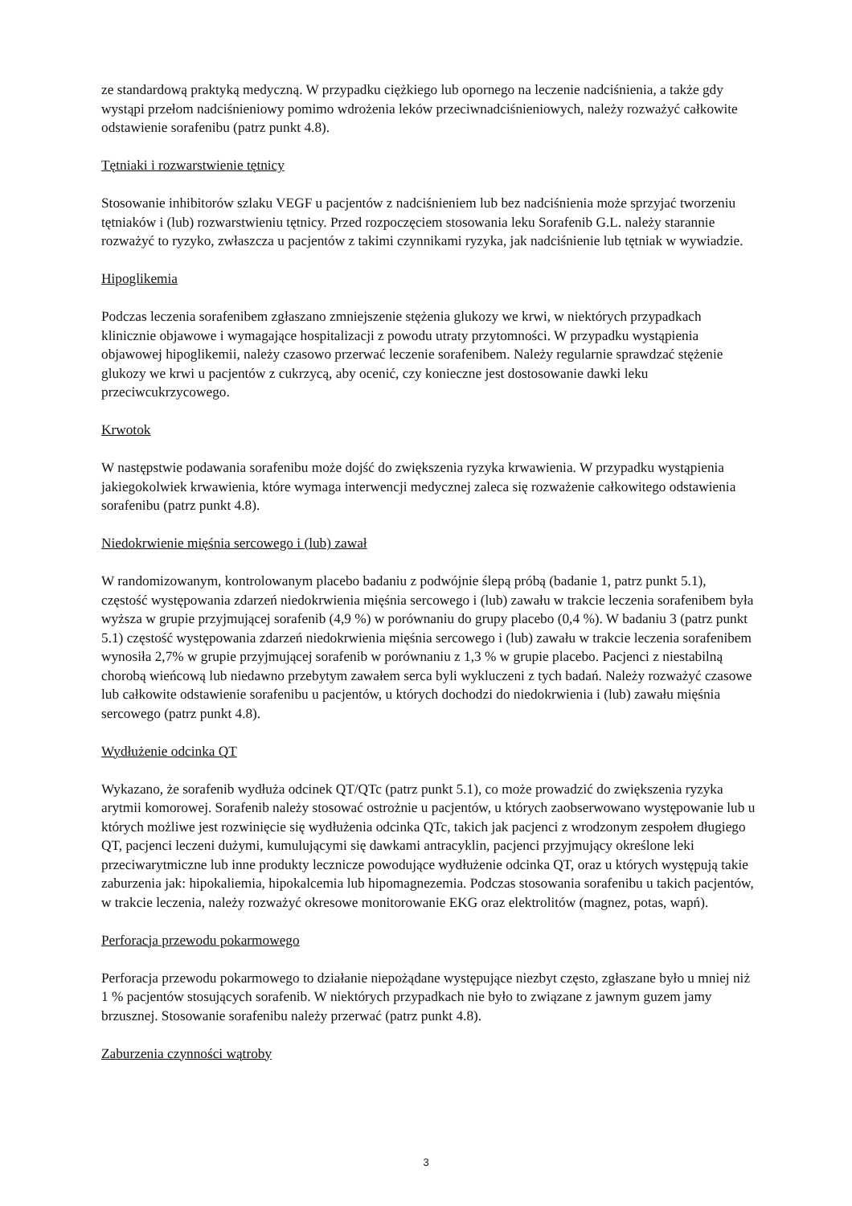ze standardową praktyką medyczną. W przypadku ciężkiego lub opornego na leczenie nadciśnienia, a także gdy wystąpi przełom nadciśnieniowy pomimo wdrożenia leków przeciwnadciśnieniowych, należy rozważyć całkowite odstawienie sorafenibu (patrz punkt 4.8).
Tętniaki i rozwarstwienie tętnicy
Stosowanie inhibitorów szlaku VEGF u pacjentów z nadciśnieniem lub bez nadciśnienia może sprzyjać tworzeniu tętniaków i (lub) rozwarstwieniu tętnicy. Przed rozpoczęciem stosowania leku Sorafenib G.L. należy starannie rozważyć to ryzyko, zwłaszcza u pacjentów z takimi czynnikami ryzyka, jak nadciśnienie lub tętniak w wywiadzie.
Hipoglikemia
Podczas leczenia sorafenibem zgłaszano zmniejszenie stężenia glukozy we krwi, w niektórych przypadkach klinicznie objawowe i wymagające hospitalizacji z powodu utraty przytomności. W przypadku wystąpienia objawowej hipoglikemii, należy czasowo przerwać leczenie sorafenibem. Należy regularnie sprawdzać stężenie glukozy we krwi u pacjentów z cukrzycą, aby ocenić, czy konieczne jest dostosowanie dawki leku przeciwcukrzycowego.
Krwotok
W następstwie podawania sorafenibu może dojść do zwiększenia ryzyka krwawienia. W przypadku wystąpienia jakiegokolwiek krwawienia, które wymaga interwencji medycznej zaleca się rozważenie całkowitego odstawienia sorafenibu (patrz punkt 4.8).
Niedokrwienie mięśnia sercowego i (lub) zawał
W randomizowanym, kontrolowanym placebo badaniu z podwójnie ślepą próbą (badanie 1, patrz punkt 5.1), częstość występowania zdarzeń niedokrwienia mięśnia sercowego i (lub) zawału w trakcie leczenia sorafenibem była wyższa w grupie przyjmującej sorafenib (4,9 %) w porównaniu do grupy placebo (0,4 %). W badaniu 3 (patrz punkt 5.1) częstość występowania zdarzeń niedokrwienia mięśnia sercowego i (lub) zawału w trakcie leczenia sorafenibem wynosiła 2,7% w grupie przyjmującej sorafenib w porównaniu z 1,3 % w grupie placebo. Pacjenci z niestabilną chorobą wieńcową lub niedawno przebytym zawałem serca byli wykluczeni z tych badań. Należy rozważyć czasowe lub całkowite odstawienie sorafenibu u pacjentów, u których dochodzi do niedokrwienia i (lub) zawału mięśnia sercowego (patrz punkt 4.8).
Wydłużenie odcinka QT
Wykazano, że sorafenib wydłuża odcinek QT/QTc (patrz punkt 5.1), co może prowadzić do zwiększenia ryzyka arytmii komorowej. Sorafenib należy stosować ostrożnie u pacjentów, u których zaobserwowano występowanie lub u których możliwe jest rozwinięcie się wydłużenia odcinka QTc, takich jak pacjenci z wrodzonym zespołem długiego QT, pacjenci leczeni dużymi, kumulującymi się dawkami antracyklin, pacjenci przyjmujący określone leki przeciwarytmiczne lub inne produkty lecznicze powodujące wydłużenie odcinka QT, oraz u których występują takie zaburzenia jak: hipokaliemia, hipokalcemia lub hipomagnezemia. Podczas stosowania sorafenibu u takich pacjentów, w trakcie leczenia, należy rozważyć okresowe monitorowanie EKG oraz elektrolitów (magnez, potas, wapń).
Perforacja przewodu pokarmowego
Perforacja przewodu pokarmowego to działanie niepożądane występujące niezbyt często, zgłaszane było u mniej niż 1 % pacjentów stosujących sorafenib. W niektórych przypadkach nie było to związane z jawnym guzem jamy brzusznej. Stosowanie sorafenibu należy przerwać (patrz punkt 4.8).
Zaburzenia czynności wątroby
3